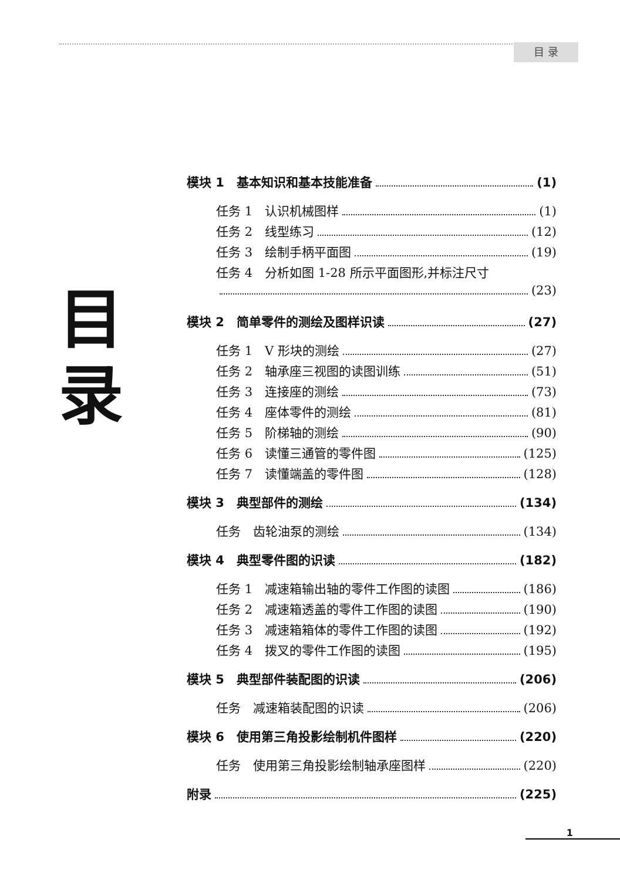目 录
目
录
模块 1　基本知识和基本技能准备 (1)
任务 1　认识机械图样 (1)
任务 2　线型练习 (12)
任务 3　绘制手柄平面图 (19)
任务 4　分析如图 1-28 所示平面图形,并标注尺寸
(23)
模块 2　简单零件的测绘及图样识读 (27)
任务 1　V 形块的测绘 (27)
任务 2　轴承座三视图的读图训练 (51)
任务 3　连接座的测绘 (73)
任务 4　座体零件的测绘 (81)
任务 5　阶梯轴的测绘 (90)
任务 6　读懂三通管的零件图 (125)
任务 7　读懂端盖的零件图 (128)
模块 3　典型部件的测绘 (134)
任务　齿轮油泵的测绘 (134)
模块 4　典型零件图的识读 (182)
任务 1　减速箱输出轴的零件工作图的读图 (186)
任务 2　减速箱透盖的零件工作图的读图 (190)
任务 3　减速箱箱体的零件工作图的读图 (192)
任务 4　拨叉的零件工作图的读图 (195)
模块 5　典型部件装配图的识读 (206)
任务　减速箱装配图的识读 (206)
模块 6　使用第三角投影绘制机件图样 (220)
任务　使用第三角投影绘制轴承座图样 (220)
附录 (225)
1